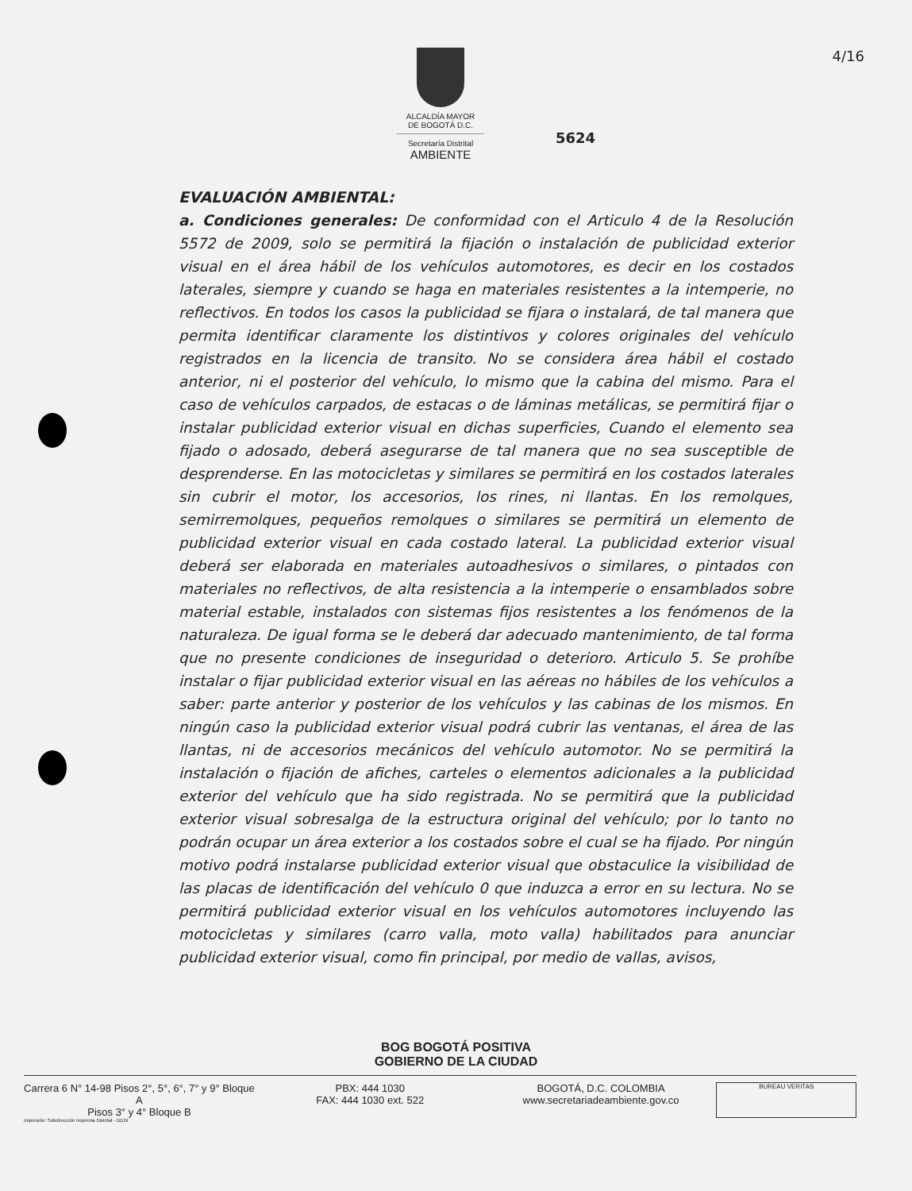ALCALDÍA MAYOR
DE BOGOTÁ D.C.
Secretaría Distrital
AMBIENTE
4/16
5624
EVALUACIÓN AMBIENTAL:
a. Condiciones generales: De conformidad con el Articulo 4 de la Resolución 5572 de 2009, solo se permitirá la fijación o instalación de publicidad exterior visual en el área hábil de los vehículos automotores, es decir en los costados laterales, siempre y cuando se haga en materiales resistentes a la intemperie, no reflectivos. En todos los casos la publicidad se fijara o instalará, de tal manera que permita identificar claramente los distintivos y colores originales del vehículo registrados en la licencia de transito. No se considera área hábil el costado anterior, ni el posterior del vehículo, lo mismo que la cabina del mismo. Para el caso de vehículos carpados, de estacas o de láminas metálicas, se permitirá fijar o instalar publicidad exterior visual en dichas superficies, Cuando el elemento sea fijado o adosado, deberá asegurarse de tal manera que no sea susceptible de desprenderse. En las motocicletas y similares se permitirá en los costados laterales sin cubrir el motor, los accesorios, los rines, ni llantas. En los remolques, semirremolques, pequeños remolques o similares se permitirá un elemento de publicidad exterior visual en cada costado lateral. La publicidad exterior visual deberá ser elaborada en materiales autoadhesivos o similares, o pintados con materiales no reflectivos, de alta resistencia a la intemperie o ensamblados sobre material estable, instalados con sistemas fijos resistentes a los fenómenos de la naturaleza. De igual forma se le deberá dar adecuado mantenimiento, de tal forma que no presente condiciones de inseguridad o deterioro. Articulo 5. Se prohíbe instalar o fijar publicidad exterior visual en las aéreas no hábiles de los vehículos a saber: parte anterior y posterior de los vehículos y las cabinas de los mismos. En ningún caso la publicidad exterior visual podrá cubrir las ventanas, el área de las llantas, ni de accesorios mecánicos del vehículo automotor. No se permitirá la instalación o fijación de afiches, carteles o elementos adicionales a la publicidad exterior del vehículo que ha sido registrada. No se permitirá que la publicidad exterior visual sobresalga de la estructura original del vehículo; por lo tanto no podrán ocupar un área exterior a los costados sobre el cual se ha fijado. Por ningún motivo podrá instalarse publicidad exterior visual que obstaculice la visibilidad de las placas de identificación del vehículo 0 que induzca a error en su lectura. No se permitirá publicidad exterior visual en los vehículos automotores incluyendo las motocicletas y similares (carro valla, moto valla) habilitados para anunciar publicidad exterior visual, como fin principal, por medio de vallas, avisos,
BOG BOGOTÁ POSITIVA
GOBIERNO DE LA CIUDAD
Carrera 6 N° 14-98 Pisos 2°, 5°, 6°, 7° y 9° Bloque A
Pisos 3° y 4° Bloque B
PBX: 444 1030
FAX: 444 1030 ext. 522
BOGOTÁ, D.C. COLOMBIA
www.secretariadeambiente.gov.co
BUREAU VERITAS
Impresión: Subdirección Imprenta Distrital - DDDI